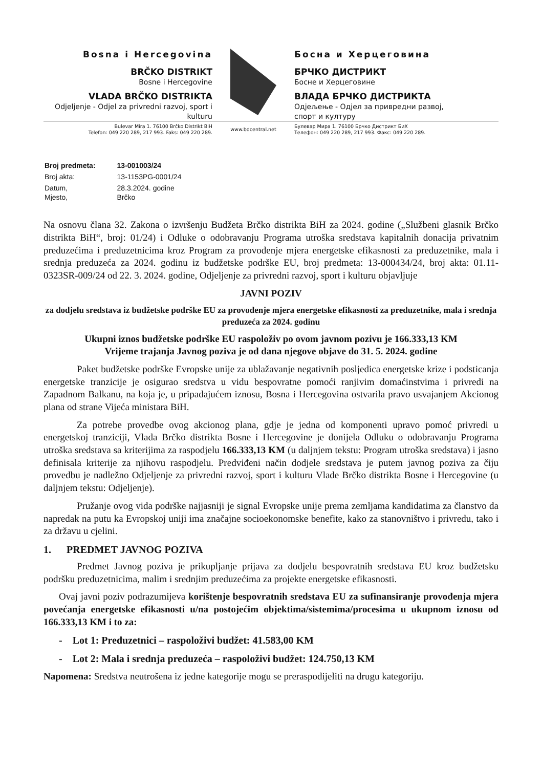Bosna i Hercegovina
BRČKO DISTRIKT
Bosne i Hercegovine
VLADA BRČKO DISTRIKTA
Odjeljenje - Odjel za privredni razvoj, sport i kulturu
Босна и Херцеговина
БРЧКО ДИСТРИКТ
Босне и Херцеговине
ВЛАДА БРЧКО ДИСТРИКТА
Одјељење - Одјел за привредни развој, спорт и културу
Bulevar Mira 1. 76100 Brčko Distrikt BiH
Telefon: 049 220 289, 217 993. Faks: 049 220 289.
www.bdcentral.net
Булевар Мира 1. 76100 Брчко Дистрикт БиХ
Телефон: 049 220 289, 217 993. Факс: 049 220 289.
| Broj predmeta: | 13-001003/24 |
| Broj akta: | 13-1153PG-0001/24 |
| Datum, Mjesto, | 28.3.2024. godine Brčko |
Na osnovu člana 32. Zakona o izvršenju Budžeta Brčko distrikta BiH za 2024. godine („Službeni glasnik Brčko distrikta BiH“, broj: 01/24) i Odluke o odobravanju Programa utroška sredstava kapitalnih donacija privatnim preduzećima i preduzetnicima kroz Program za provođenje mjera energetske efikasnosti za preduzetnike, mala i srednja preduzeća za 2024. godinu iz budžetske podrške EU, broj predmeta: 13-000434/24, broj akta: 01.11-0323SR-009/24 od 22. 3. 2024. godine, Odjeljenje za privredni razvoj, sport i kulturu objavljuje
JAVNI POZIV
za dodjelu sredstava iz budžetske podrške EU za provođenje mjera energetske efikasnosti za preduzetnike, mala i srednja preduzeća za 2024. godinu
Ukupni iznos budžetske podrške EU raspoloživ po ovom javnom pozivu je 166.333,13 KM
Vrijeme trajanja Javnog poziva je od dana njegove objave do 31. 5. 2024. godine
Paket budžetske podrške Evropske unije za ublažavanje negativnih posljedica energetske krize i podsticanja energetske tranzicije je osigurao sredstva u vidu bespovratne pomoći ranjivim domaćinstvima i privredi na Zapadnom Balkanu, na koja je, u pripadajućem iznosu, Bosna i Hercegovina ostvarila pravo usvajanjem Akcionog plana od strane Vijeća ministara BiH.
Za potrebe provedbe ovog akcionog plana, gdje je jedna od komponenti upravo pomoć privredi u energetskoj tranziciji, Vlada Brčko distrikta Bosne i Hercegovine je donijela Odluku o odobravanju Programa utroška sredstava sa kriterijima za raspodjelu 166.333,13 KM (u daljnjem tekstu: Program utroška sredstava) i jasno definisala kriterije za njihovu raspodjelu. Predviđeni način dodjele sredstava je putem javnog poziva za čiju provedbu je nadležno Odjeljenje za privredni razvoj, sport i kulturu Vlade Brčko distrikta Bosne i Hercegovine (u daljnjem tekstu: Odjeljenje).
Pružanje ovog vida podrške najjasniji je signal Evropske unije prema zemljama kandidatima za članstvo da napredak na putu ka Evropskoj uniji ima značajne socioekonomske benefite, kako za stanovništvo i privredu, tako i za državu u cjelini.
1. PREDMET JAVNOG POZIVA
Predmet Javnog poziva je prikupljanje prijava za dodjelu bespovratnih sredstava EU kroz budžetsku podršku preduzetnicima, malim i srednjim preduzećima za projekte energetske efikasnosti.
Ovaj javni poziv podrazumijeva korištenje bespovratnih sredstava EU za sufinansiranje provođenja mjera povećanja energetske efikasnosti u/na postojećim objektima/sistemima/procesima u ukupnom iznosu od 166.333,13 KM i to za:
- Lot 1: Preduzetnici – raspoloživi budžet: 41.583,00 KM
- Lot 2: Mala i srednja preduzeća – raspoloživi budžet: 124.750,13 KM
Napomena: Sredstva neutrošena iz jedne kategorije mogu se preraspodijeliti na drugu kategoriju.